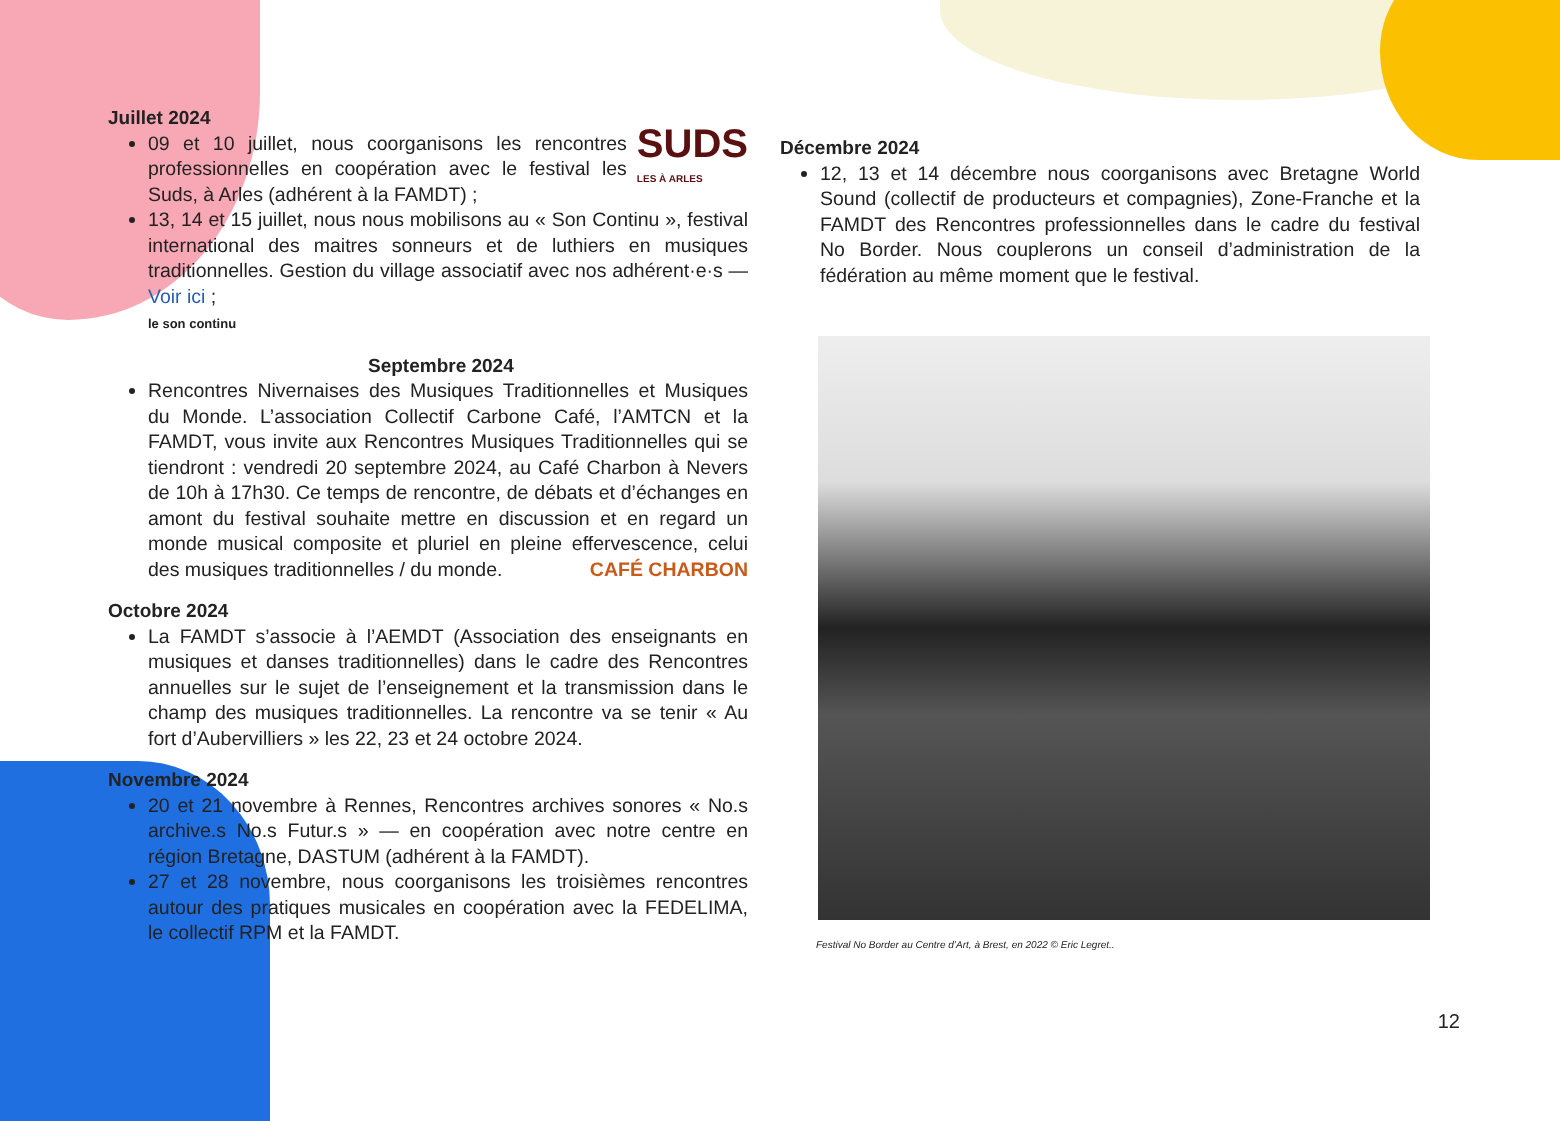Juillet 2024
SUDS
LES À ARLES 09 et 10 juillet, nous coorganisons les rencontres professionnelles en coopération avec le festival les Suds, à Arles (adhérent à la FAMDT) ;
13, 14 et 15 juillet, nous nous mobilisons au « Son Continu », festival international des maitres sonneurs et de luthiers en musiques traditionnelles. Gestion du village associatif avec nos adhérent·e·s — Voir ici ;
le son continu
Septembre 2024
Rencontres Nivernaises des Musiques Traditionnelles et Musiques du Monde. L’association Collectif Carbone Café, l’AMTCN et la FAMDT, vous invite aux Rencontres Musiques Traditionnelles qui se tiendront : vendredi 20 septembre 2024, au Café Charbon à Nevers de 10h à 17h30. Ce temps de rencontre, de débats et d’échanges en amont du festival souhaite mettre en discussion et en regard un monde musical composite et pluriel en pleine effervescence, CAFÉ CHARBON celui des musiques traditionnelles / du monde.
Octobre 2024
La FAMDT s’associe à l’AEMDT (Association des enseignants en musiques et danses traditionnelles) dans le cadre des Rencontres annuelles sur le sujet de l’enseignement et la transmission dans le champ des musiques traditionnelles. La rencontre va se tenir « Au fort d’Aubervilliers » les 22, 23 et 24 octobre 2024.
Novembre 2024
20 et 21 novembre à Rennes, Rencontres archives sonores « No.s archive.s No.s Futur.s » — en coopération avec notre centre en région Bretagne, DASTUM (adhérent à la FAMDT).
27 et 28 novembre, nous coorganisons les troisièmes rencontres autour des pratiques musicales en coopération avec la FEDELIMA, le collectif RPM et la FAMDT.
Décembre 2024
12, 13 et 14 décembre nous coorganisons avec Bretagne World Sound (collectif de producteurs et compagnies), Zone-Franche et la FAMDT des Rencontres professionnelles dans le cadre du festival No Border. Nous couplerons un conseil d’administration de la fédération au même moment que le festival.
Festival No Border au Centre d’Art, à Brest, en 2022 © Eric Legret..
12